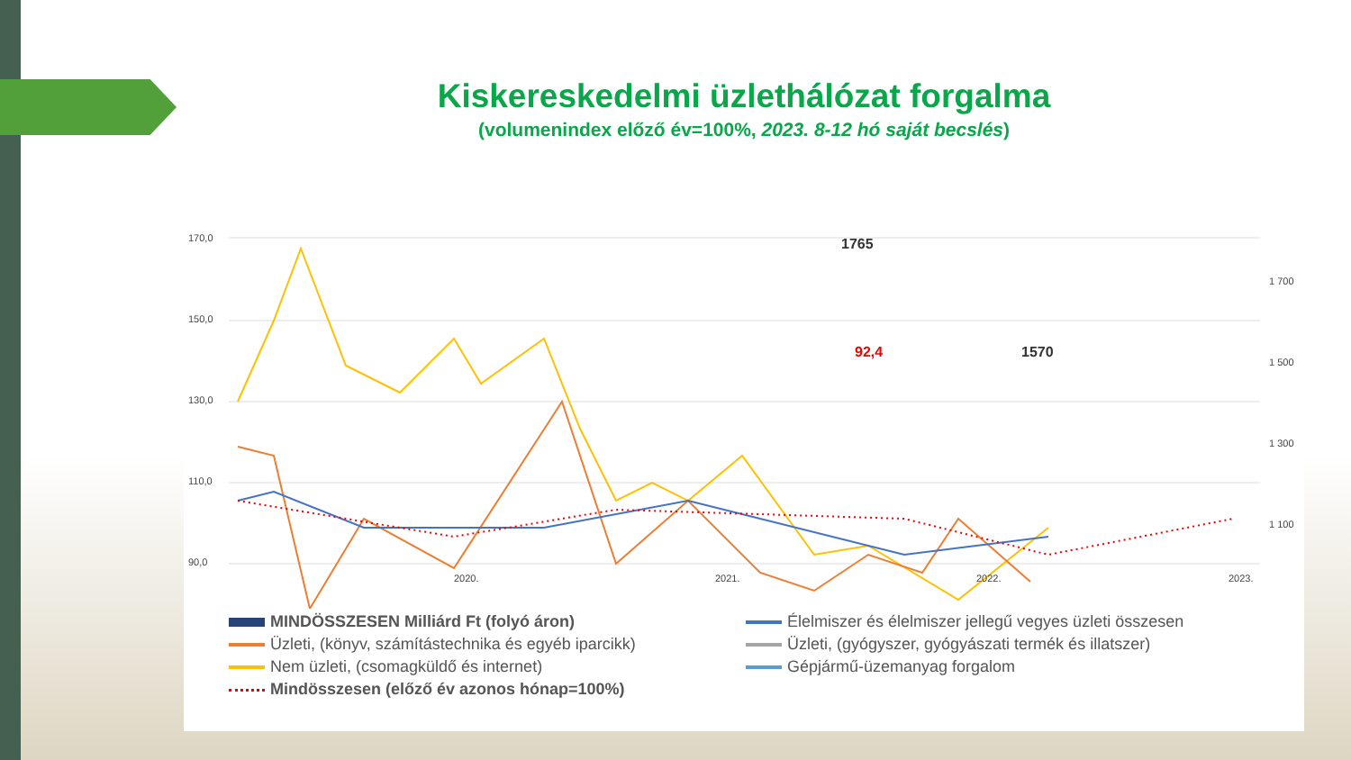Kiskereskedelmi üzlethálózat forgalma
(volumenindex előző év=100%, 2023. 8-12 hó saját becslés)
170,0
150,0
130,0
110,0
90,0
1 700
1 500
1 300
1 100
1765
92,4
1570
2020.
2021.
2022.
2023.
MINDÖSSZESEN Milliárd Ft (folyó áron)
Élelmiszer és élelmiszer jellegű vegyes üzleti összesen
Üzleti, (könyv, számítástechnika és egyéb iparcikk)
Üzleti, (gyógyszer, gyógyászati termék és illatszer)
Nem üzleti, (csomagküldő és internet)
Gépjármű-üzemanyag forgalom
Mindösszesen (előző év azonos hónap=100%)